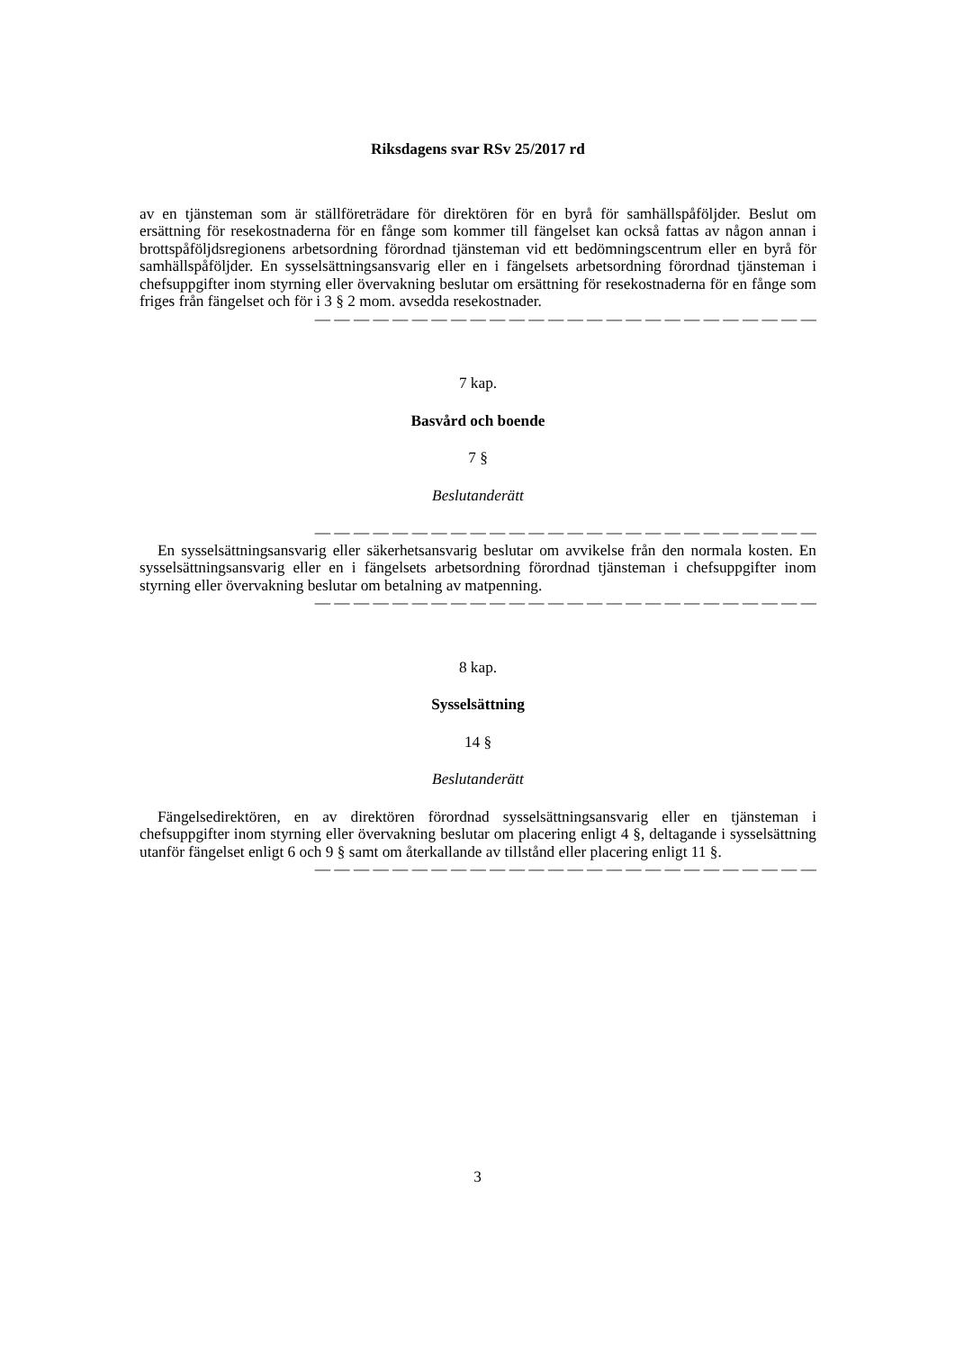Riksdagens svar RSv 25/2017 rd
av en tjänsteman som är ställföreträdare för direktören för en byrå för samhällspåföljder. Beslut om ersättning för resekostnaderna för en fånge som kommer till fängelset kan också fattas av någon annan i brottspåföljdsregionens arbetsordning förordnad tjänsteman vid ett bedömningscentrum eller en byrå för samhällspåföljder. En sysselsättningsansvarig eller en i fängelsets arbetsordning förordnad tjänsteman i chefsuppgifter inom styrning eller övervakning beslutar om ersättning för resekostnaderna för en fånge som friges från fängelset och för i 3 § 2 mom. avsedda resekostnader.
— — — — — — — — — — — — — — — — — — — — — — — — — —
7 kap.
Basvård och boende
7 §
Beslutanderätt
— — — — — — — — — — — — — — — — — — — — — — — — — —
En sysselsättningsansvarig eller säkerhetsansvarig beslutar om avvikelse från den normala kosten. En sysselsättningsansvarig eller en i fängelsets arbetsordning förordnad tjänsteman i chefsuppgifter inom styrning eller övervakning beslutar om betalning av matpenning.
— — — — — — — — — — — — — — — — — — — — — — — — — —
8 kap.
Sysselsättning
14 §
Beslutanderätt
Fängelsedirektören, en av direktören förordnad sysselsättningsansvarig eller en tjänsteman i chefsuppgifter inom styrning eller övervakning beslutar om placering enligt 4 §, deltagande i sysselsättning utanför fängelset enligt 6 och 9 § samt om återkallande av tillstånd eller placering enligt 11 §.
— — — — — — — — — — — — — — — — — — — — — — — — — —
3